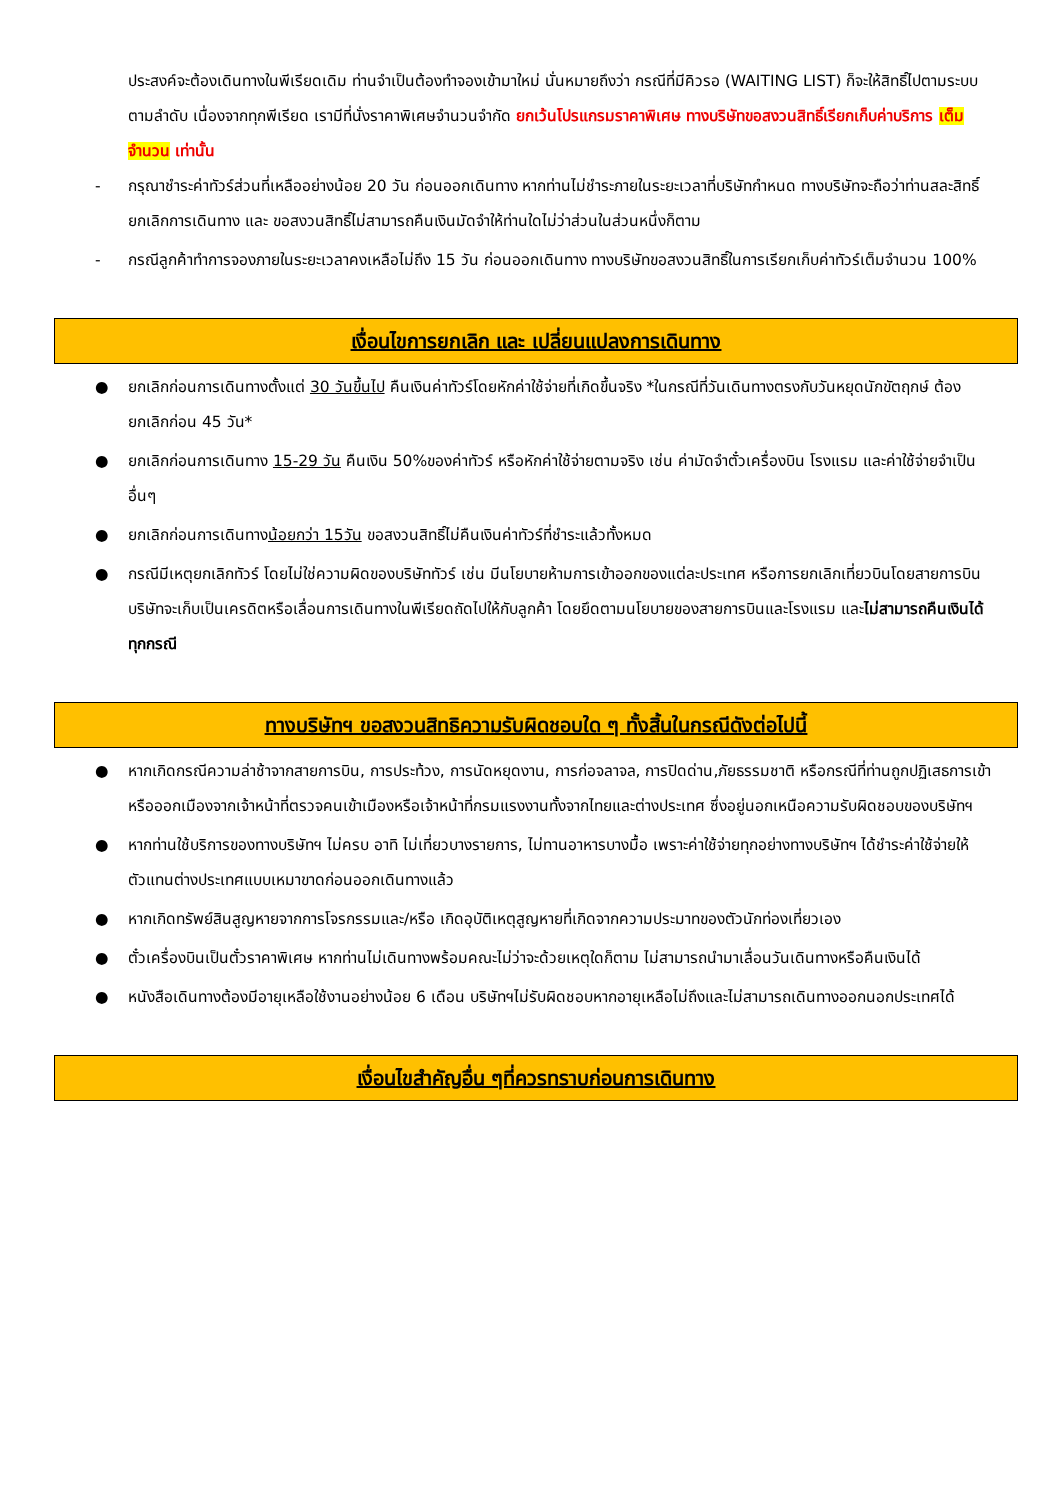ประสงค์จะต้องเดินทางในพีเรียดเดิม ท่านจำเป็นต้องทำจองเข้ามาใหม่ นั่นหมายถึงว่า กรณีที่มีคิวรอ (WAITING LIST) ก็จะให้สิทธิ์ไปตามระบบ ตามลำดับ เนื่องจากทุกพีเรียด เรามีที่นั่งราคาพิเศษจำนวนจำกัด ยกเว้นโปรแกรมราคาพิเศษ ทางบริษัทขอสงวนสิทธิ์เรียกเก็บค่าบริการ เต็มจำนวน เท่านั้น
- กรุณาชำระค่าทัวร์ส่วนที่เหลืออย่างน้อย 20 วัน ก่อนออกเดินทาง หากท่านไม่ชำระภายในระยะเวลาที่บริษัทกำหนด ทางบริษัทจะถือว่าท่านสละสิทธิ์ยกเลิกการเดินทาง และ ขอสงวนสิทธิ์ไม่สามารถคืนเงินมัดจำให้ท่านใดไม่ว่าส่วนในส่วนหนึ่งก็ตาม
- กรณีลูกค้าทำการจองภายในระยะเวลาคงเหลือไม่ถึง 15 วัน ก่อนออกเดินทาง ทางบริษัทขอสงวนสิทธิ์ในการเรียกเก็บค่าทัวร์เต็มจำนวน 100%
เงื่อนไขการยกเลิก และ เปลี่ยนแปลงการเดินทาง
● ยกเลิกก่อนการเดินทางตั้งแต่ 30 วันขึ้นไป คืนเงินค่าทัวร์โดยหักค่าใช้จ่ายที่เกิดขึ้นจริง *ในกรณีที่วันเดินทางตรงกับวันหยุดนักขัตฤกษ์ ต้องยกเลิกก่อน 45 วัน*
● ยกเลิกก่อนการเดินทาง 15-29 วัน คืนเงิน 50%ของค่าทัวร์ หรือหักค่าใช้จ่ายตามจริง เช่น ค่ามัดจำตั๋วเครื่องบิน โรงแรม และค่าใช้จ่ายจำเป็นอื่นๆ
● ยกเลิกก่อนการเดินทางน้อยกว่า 15วัน ขอสงวนสิทธิ์ไม่คืนเงินค่าทัวร์ที่ชำระแล้วทั้งหมด
● กรณีมีเหตุยกเลิกทัวร์ โดยไม่ใช่ความผิดของบริษัททัวร์ เช่น มีนโยบายห้ามการเข้าออกของแต่ละประเทศ หรือการยกเลิกเที่ยวบินโดยสายการบิน บริษัทจะเก็บเป็นเครดิตหรือเลื่อนการเดินทางในพีเรียดถัดไปให้กับลูกค้า โดยยึดตามนโยบายของสายการบินและโรงแรม และไม่สามารถคืนเงินได้ทุกกรณี
ทางบริษัทฯ ขอสงวนสิทธิความรับผิดชอบใด ๆ ทั้งสิ้นในกรณีดังต่อไปนี้
● หากเกิดกรณีความล่าช้าจากสายการบิน, การประท้วง, การนัดหยุดงาน, การก่อจลาจล, การปิดด่าน,ภัยธรรมชาติ หรือกรณีที่ท่านถูกปฏิเสธการเข้าหรือออกเมืองจากเจ้าหน้าที่ตรวจคนเข้าเมืองหรือเจ้าหน้าที่กรมแรงงานทั้งจากไทยและต่างประเทศ ซึ่งอยู่นอกเหนือความรับผิดชอบของบริษัทฯ
● หากท่านใช้บริการของทางบริษัทฯ ไม่ครบ อาทิ ไม่เที่ยวบางรายการ, ไม่ทานอาหารบางมื้อ เพราะค่าใช้จ่ายทุกอย่างทางบริษัทฯ ได้ชำระค่าใช้จ่ายให้ตัวแทนต่างประเทศแบบเหมาขาดก่อนออกเดินทางแล้ว
● หากเกิดทรัพย์สินสูญหายจากการโจรกรรมและ/หรือ เกิดอุบัติเหตุสูญหายที่เกิดจากความประมาทของตัวนักท่องเที่ยวเอง
● ตั๋วเครื่องบินเป็นตั๋วราคาพิเศษ หากท่านไม่เดินทางพร้อมคณะไม่ว่าจะด้วยเหตุใดก็ตาม ไม่สามารถนำมาเลื่อนวันเดินทางหรือคืนเงินได้
● หนังสือเดินทางต้องมีอายุเหลือใช้งานอย่างน้อย 6 เดือน บริษัทฯไม่รับผิดชอบหากอายุเหลือไม่ถึงและไม่สามารถเดินทางออกนอกประเทศได้
เงื่อนไขสำคัญอื่น ๆที่ควรทราบก่อนการเดินทาง